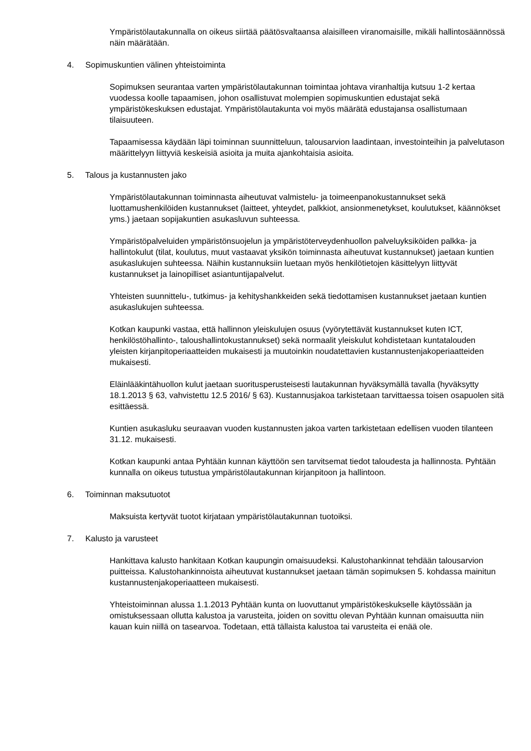Ympäristölautakunnalla on oikeus siirtää päätösvaltaansa alaisilleen viranomaisille, mikäli hallintosäännössä näin määrätään.
4. Sopimuskuntien välinen yhteistoiminta
Sopimuksen seurantaa varten ympäristölautakunnan toimintaa johtava viranhaltija kutsuu 1-2 kertaa vuodessa koolle tapaamisen, johon osallistuvat molempien sopimuskuntien edustajat sekä ympäristökeskuksen edustajat. Ympäristölautakunta voi myös määrätä edustajansa osallistumaan tilaisuuteen.
Tapaamisessa käydään läpi toiminnan suunnitteluun, talousarvion laadintaan, investointeihin ja palvelutason määrittelyyn liittyviä keskeisiä asioita ja muita ajankohtaisia asioita.
5. Talous ja kustannusten jako
Ympäristölautakunnan toiminnasta aiheutuvat valmistelu- ja toimeenpanokustannukset sekä luottamushenkilöiden kustannukset (laitteet, yhteydet, palkkiot, ansionmenetykset, koulutukset, käännökset yms.) jaetaan sopijakuntien asukasluvun suhteessa.
Ympäristöpalveluiden ympäristönsuojelun ja ympäristöterveydenhuollon palveluyksiköiden palkka- ja hallintokulut (tilat, koulutus, muut vastaavat yksikön toiminnasta aiheutuvat kustannukset) jaetaan kuntien asukaslukujen suhteessa. Näihin kustannuksiin luetaan myös henkilötietojen käsittelyyn liittyvät kustannukset ja lainopilliset asiantuntijapalvelut.
Yhteisten suunnittelu-, tutkimus- ja kehityshankkeiden sekä tiedottamisen kustannukset jaetaan kuntien asukaslukujen suhteessa.
Kotkan kaupunki vastaa, että hallinnon yleiskulujen osuus (vyörytettävät kustannukset kuten ICT, henkilöstöhallinto-, taloushallintokustannukset) sekä normaalit yleiskulut kohdistetaan kuntatalouden yleisten kirjanpitoperiaatteiden mukaisesti ja muutoinkin noudatettavien kustannustenjakoperiaatteiden mukaisesti.
Eläinlääkintähuollon kulut jaetaan suoritusperusteisesti lautakunnan hyväksymällä tavalla (hyväksytty 18.1.2013 § 63, vahvistettu 12.5 2016/ § 63). Kustannusjakoa tarkistetaan tarvittaessa toisen osapuolen sitä esittäessä.
Kuntien asukasluku seuraavan vuoden kustannusten jakoa varten tarkistetaan edellisen vuoden tilanteen 31.12. mukaisesti.
Kotkan kaupunki antaa Pyhtään kunnan käyttöön sen tarvitsemat tiedot taloudesta ja hallinnosta. Pyhtään kunnalla on oikeus tutustua ympäristölautakunnan kirjanpitoon ja hallintoon.
6. Toiminnan maksutuotot
Maksuista kertyvät tuotot kirjataan ympäristölautakunnan tuotoiksi.
7. Kalusto ja varusteet
Hankittava kalusto hankitaan Kotkan kaupungin omaisuudeksi. Kalustohankinnat tehdään talousarvion puitteissa. Kalustohankinnoista aiheutuvat kustannukset jaetaan tämän sopimuksen 5. kohdassa mainitun kustannustenjakoperiaatteen mukaisesti.
Yhteistoiminnan alussa 1.1.2013 Pyhtään kunta on luovuttanut ympäristökeskukselle käytössään ja omistuksessaan ollutta kalustoa ja varusteita, joiden on sovittu olevan Pyhtään kunnan omaisuutta niin kauan kuin niillä on tasearvoa. Todetaan, että tällaista kalustoa tai varusteita ei enää ole.